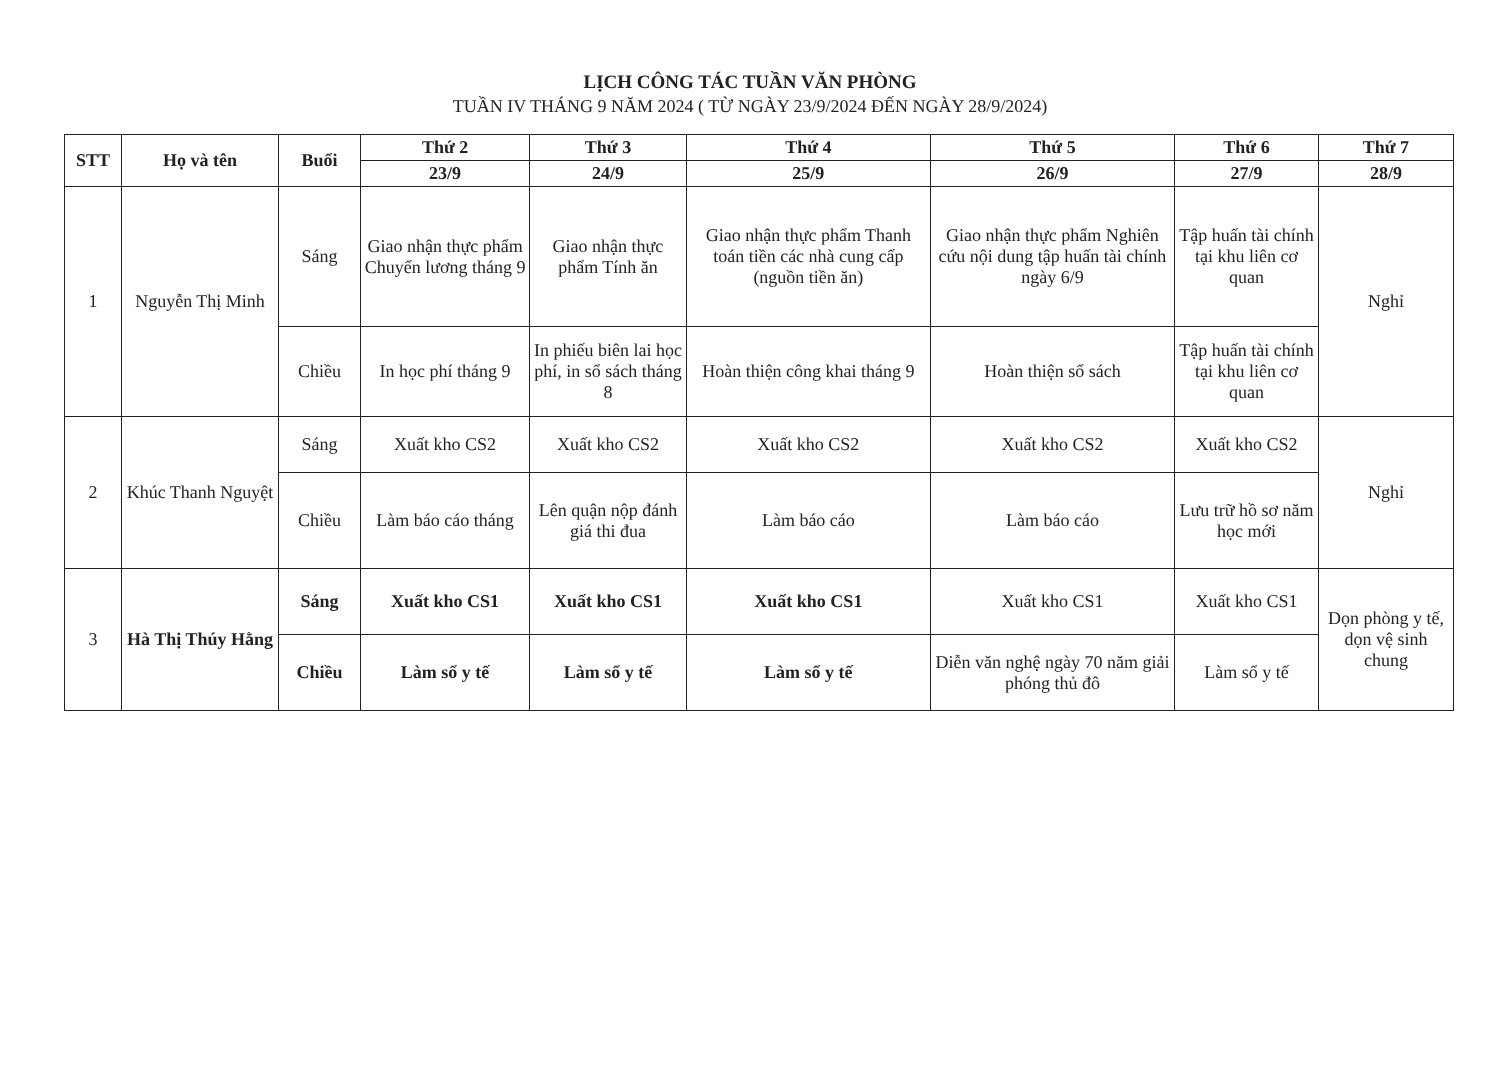LỊCH CÔNG TÁC TUẦN VĂN PHÒNG
TUẦN IV THÁNG 9 NĂM 2024 ( TỪ NGÀY 23/9/2024 ĐẾN NGÀY 28/9/2024)
| STT | Họ và tên | Buổi | Thứ 2 | Thứ 3 | Thứ 4 | Thứ 5 | Thứ 6 | Thứ 7 |
| --- | --- | --- | --- | --- | --- | --- | --- | --- |
| | | | 23/9 | 24/9 | 25/9 | 26/9 | 27/9 | 28/9 |
| 1 | Nguyễn Thị Minh | Sáng | Giao nhận thực phẩm Chuyển lương tháng 9 | Giao nhận thực phẩm Tính ăn | Giao nhận thực phẩm Thanh toán tiền các nhà cung cấp (nguồn tiền ăn) | Giao nhận thực phẩm Nghiên cứu nội dung tập huấn tài chính ngày 6/9 | Tập huấn tài chính tại khu liên cơ quan | Nghỉ |
| | | Chiều | In học phí tháng 9 | In phiếu biên lai học phí, in sổ sách tháng 8 | Hoàn thiện công khai tháng 9 | Hoàn thiện sổ sách | Tập huấn tài chính tại khu liên cơ quan | |
| 2 | Khúc Thanh Nguyệt | Sáng | Xuất kho CS2 | Xuất kho CS2 | Xuất kho CS2 | Xuất kho CS2 | Xuất kho CS2 | Nghỉ |
| | | Chiều | Làm báo cáo tháng | Lên quận nộp đánh giá thi đua | Làm báo cáo | Làm báo cáo | Lưu trữ hồ sơ năm học mới | |
| 3 | Hà Thị Thúy Hằng | Sáng | Xuất kho CS1 | Xuất kho CS1 | Xuất kho CS1 | Xuất kho CS1 | Xuất kho CS1 | Dọn phòng y tế, dọn vệ sinh chung |
| | | Chiều | Làm sổ y tế | Làm sổ y tế | Làm sổ y tế | Diễn văn nghệ ngày 70 năm giải phóng thủ đô | Làm sổ y tế | |